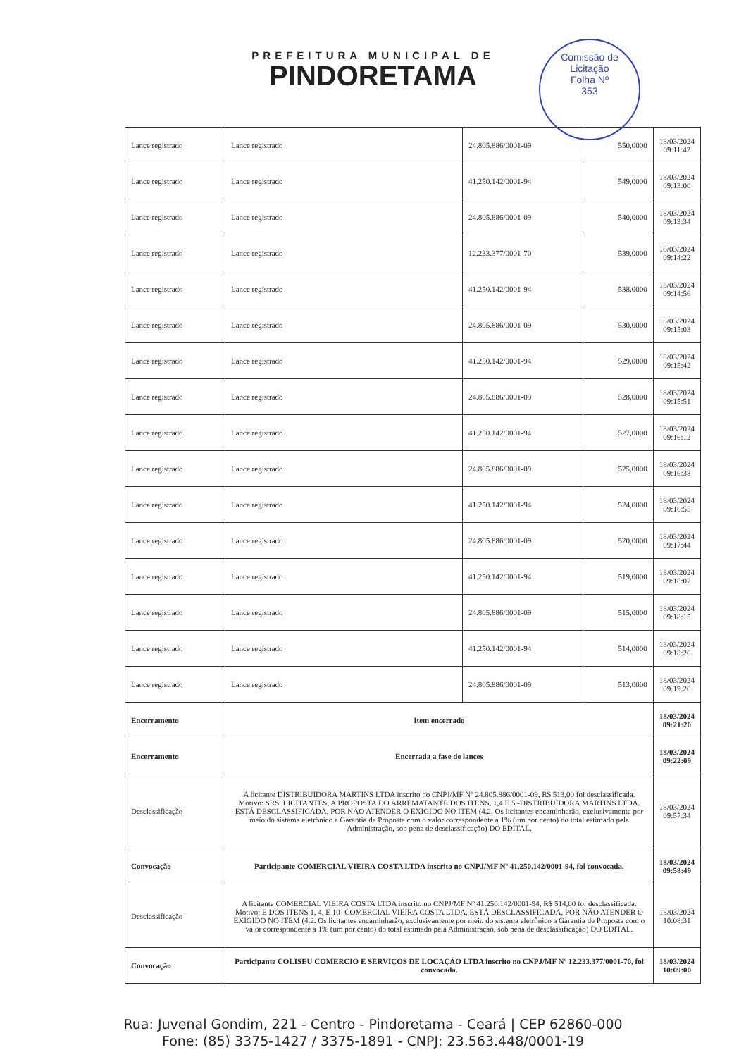Comissão de Licitação
Folha Nº
353
PREFEITURA MUNICIPAL DE
PINDORETAMA
| Lance registrado | Lance registrado | 24.805.886/0001-09 | 550,0000 | 18/03/2024 09:11:42 |
| Lance registrado | Lance registrado | 41.250.142/0001-94 | 549,0000 | 18/03/2024 09:13:00 |
| Lance registrado | Lance registrado | 24.805.886/0001-09 | 540,0000 | 18/03/2024 09:13:34 |
| Lance registrado | Lance registrado | 12.233.377/0001-70 | 539,0000 | 18/03/2024 09:14:22 |
| Lance registrado | Lance registrado | 41.250.142/0001-94 | 538,0000 | 18/03/2024 09:14:56 |
| Lance registrado | Lance registrado | 24.805.886/0001-09 | 530,0000 | 18/03/2024 09:15:03 |
| Lance registrado | Lance registrado | 41.250.142/0001-94 | 529,0000 | 18/03/2024 09:15:42 |
| Lance registrado | Lance registrado | 24.805.886/0001-09 | 528,0000 | 18/03/2024 09:15:51 |
| Lance registrado | Lance registrado | 41.250.142/0001-94 | 527,0000 | 18/03/2024 09:16:12 |
| Lance registrado | Lance registrado | 24.805.886/0001-09 | 525,0000 | 18/03/2024 09:16:38 |
| Lance registrado | Lance registrado | 41.250.142/0001-94 | 524,0000 | 18/03/2024 09:16:55 |
| Lance registrado | Lance registrado | 24.805.886/0001-09 | 520,0000 | 18/03/2024 09:17:44 |
| Lance registrado | Lance registrado | 41.250.142/0001-94 | 519,0000 | 18/03/2024 09:18:07 |
| Lance registrado | Lance registrado | 24.805.886/0001-09 | 515,0000 | 18/03/2024 09:18:15 |
| Lance registrado | Lance registrado | 41.250.142/0001-94 | 514,0000 | 18/03/2024 09:18:26 |
| Lance registrado | Lance registrado | 24.805.886/0001-09 | 513,0000 | 18/03/2024 09:19:20 |
| Encerramento | Item encerrado | | | 18/03/2024 09:21:20 |
| Encerramento | Encerrada a fase de lances | | | 18/03/2024 09:22:09 |
| Desclassificação | A licitante DISTRIBUIDORA MARTINS LTDA inscrito no CNPJ/MF Nº 24.805.886/0001-09, R$ 513,00 foi desclassificada. Motivo: SRS. LICITANTES, A PROPOSTA DO ARREMATANTE DOS ITENS, 1,4 E 5 -DISTRIBUIDORA MARTINS LTDA. ESTÁ DESCLASSIFICADA, POR NÃO ATENDER O EXIGIDO NO ITEM (4.2. Os licitantes encaminharão, exclusivamente por meio do sistema eletrônico a Garantia de Proposta com o valor correspondente a 1% (um por cento) do total estimado pela Administração, sob pena de desclassificação) DO EDITAL. | | | 18/03/2024 09:57:34 |
| Convocação | Participante COMERCIAL VIEIRA COSTA LTDA inscrito no CNPJ/MF Nº 41.250.142/0001-94, foi convocada. | | | 18/03/2024 09:58:49 |
| Desclassificação | A licitante COMERCIAL VIEIRA COSTA LTDA inscrito no CNPJ/MF Nº 41.250.142/0001-94, R$ 514,00 foi desclassificada. Motivo: E DOS ITENS 1, 4, E 10- COMERCIAL VIEIRA COSTA LTDA, ESTÁ DESCLASSIFICADA, POR NÃO ATENDER O EXIGIDO NO ITEM (4.2. Os licitantes encaminharão, exclusivamente por meio do sistema eletrônico a Garantia de Proposta com o valor correspondente a 1% (um por cento) do total estimado pela Administração, sob pena de desclassificação) DO EDITAL. | | | 18/03/2024 10:08:31 |
| Convocação | Participante COLISEU COMERCIO E SERVIÇOS DE LOCAÇÃO LTDA inscrito no CNPJ/MF Nº 12.233.377/0001-70, foi convocada. | | | 18/03/2024 10:09:00 |
Rua: Juvenal Gondim, 221 - Centro - Pindoretama - Ceará | CEP 62860-000
Fone: (85) 3375-1427 / 3375-1891 - CNPJ: 23.563.448/0001-19